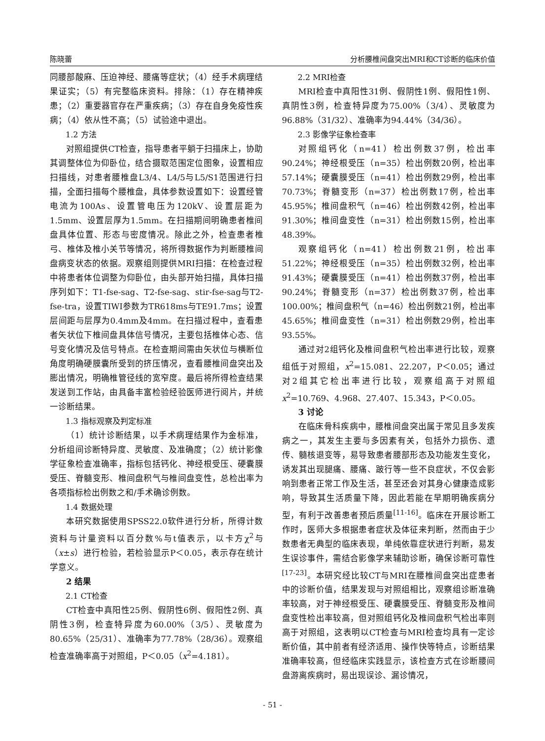陈晓蕾 分析腰椎间盘突出MRI和CT诊断的临床价值
同腰部酸麻、压迫神经、腰痛等症状；（4）经手术病理结果证实；（5）有完整临床资料。排除：（1）存在精神疾患；（2）重要器官存在严重疾病；（3）存在自身免疫性疾病；（4）依从性不高；（5）试验途中退出。
1.2 方法
对照组提供CT检查，指导患者平躺于扫描床上，协助其调整体位为仰卧位，结合摄取范围定位图象，设置相应扫描线，对患者腰椎盘L3/4、L4/5与L5/S1范围进行扫描，全面扫描每个腰椎盘，具体参数设置如下：设置经管电流为100As、设置管电压为120kV、设置层距为1.5mm、设置层厚为1.5mm。在扫描期间明确患者椎间盘具体位置、形态与密度情况。除此之外，检查患者椎弓、椎体及椎小关节等情况，将所得数据作为判断腰椎间盘病变状态的依据。观察组则提供MRI扫描：在检查过程中将患者体位调整为仰卧位，由头部开始扫描，具体扫描序列如下：T1-fse-sag、T2-fse-sag、stir-fse-sag与T2-fse-tra，设置TIWI参数为TR618ms与TE91.7ms；设置层间距与层厚为0.4mm及4mm。在扫描过程中，查看患者矢状位下椎间盘具体信号情况，主要包括椎体心态、信号变化情况及信号特点。在检查期间需由矢状位与横断位角度明确硬膜囊所受到的挤压情况，查看腰椎间盘突出及膨出情况，明确椎管径线的宽窄度。最后将所得检查结果发送到工作站，由具备丰富检验经验医师进行阅片，并统一诊断结果。
1.3 指标观察及判定标准
（1）统计诊断结果，以手术病理结果作为金标准，分析组间诊断特异度、灵敏度、及准确度；（2）统计影像学征象检查准确率，指标包括钙化、神经根受压、硬囊膜受压、脊髓变形、椎间盘积气与椎间盘变性，总检出率为各项指标检出例数之和/手术确诊例数。
1.4 数据处理
本研究数据使用SPSS22.0软件进行分析，所得计数资料与计量资料以百分数%与t值表示，以卡方χ<sup>2</sup>与（x±s）进行检验，若检验显示P＜0.05，表示存在统计学意义。
2 结果
2.1 CT检查
CT检查中真阳性25例、假阴性6例、假阳性2例、真阴性3例，检查特异度为60.00%（3/5）、灵敏度为80.65%（25/31）、准确率为77.78%（28/36）。观察组检查准确率高于对照组，P＜0.05（x<sup>2</sup>=4.181）。
2.2 MRI检查
MRI检查中真阳性31例、假阴性1例、假阳性1例、真阴性3例，检查特异度为75.00%（3/4）、灵敏度为96.88%（31/32）、准确率为94.44%（34/36）。
2.3 影像学征象检查率
对照组钙化（n=41）检出例数37例，检出率90.24%；神经根受压（n=35）检出例数20例，检出率57.14%；硬囊膜受压（n=41）检出例数29例，检出率70.73%；脊髓变形（n=37）检出例数17例，检出率45.95%；椎间盘积气（n=46）检出例数42例，检出率91.30%；椎间盘变性（n=31）检出例数15例，检出率48.39%。
观察组钙化（n=41）检出例数21例，检出率51.22%；神经根受压（n=35）检出例数32例，检出率91.43%；硬囊膜受压（n=41）检出例数37例，检出率90.24%；脊髓变形（n=37）检出例数37例，检出率100.00%；椎间盘积气（n=46）检出例数21例，检出率45.65%；椎间盘变性（n=31）检出例数29例，检出率93.55%。
通过对2组钙化及椎间盘积气检出率进行比较，观察组低于对照组，x<sup>2</sup>=15.081、22.207，P＜0.05；通过对2组其它检出率进行比较，观察组高于对照组x<sup>2</sup>=10.769、4.968、27.407、15.343，P＜0.05。
3 讨论
在临床骨科疾病中，腰椎间盘突出属于常见且多发疾病之一，其发生主要与多因素有关，包括外力损伤、遗传、髓核退变等，易导致患者腰部形态及功能发生变化，诱发其出现腿痛、腰痛、跛行等一些不良症状，不仅会影响到患者正常工作及生活，甚至还会对其身心健康造成影响，导致其生活质量下降，因此若能在早期明确疾病分型，有利于改善患者预后质量<sup>[11-16]</sup>。临床在开展诊断工作时，医师大多根据患者症状及体征来判断，然而由于少数患者无典型的临床表现，单纯依靠症状进行判断，易发生误诊事件，需结合影像学来辅助诊断，确保诊断可靠性<sup>[17-23]</sup>。本研究经比较CT与MRI在腰椎间盘突出症患者中的诊断价值，结果发现与对照组相比，观察组诊断准确率较高，对于神经根受压、硬囊膜受压、脊髓变形及椎间盘变性检出率较高，但对照组钙化及椎间盘积气检出率则高于对照组，这表明以CT检查与MRI检查均具有一定诊断价值，其中前者有经济适用、操作快等特点，诊断结果准确率较高，但经临床实践显示，该检查方式在诊断腰间盘游离疾病时，易出现误诊、漏诊情况，
- 51 -